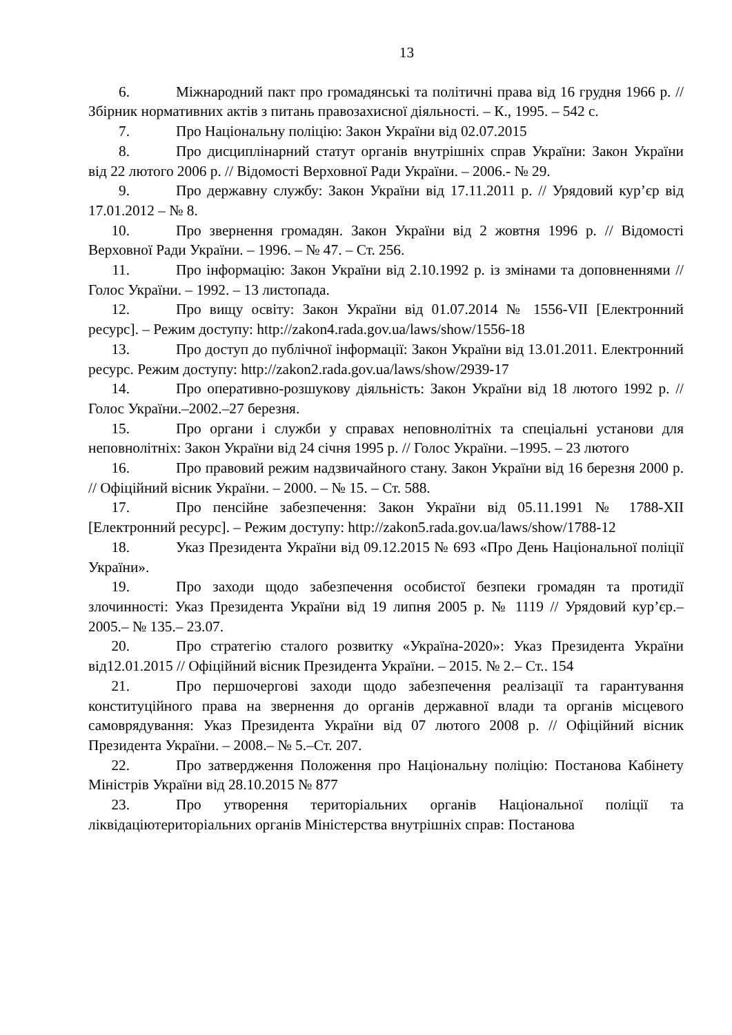13
6. Міжнародний пакт про громадянські та політичні права від 16 грудня 1966 р. // Збірник нормативних актів з питань правозахисної діяльності. – К., 1995. – 542 с.
7. Про Національну поліцію: Закон України від 02.07.2015
8. Про дисциплінарний статут органів внутрішніх справ України: Закон України від 22 лютого 2006 р. // Відомості Верховної Ради України. – 2006.- № 29.
9. Про державну службу: Закон України від 17.11.2011 р. // Урядовий кур’єр від 17.01.2012 – № 8.
10. Про звернення громадян. Закон України від 2 жовтня 1996 р. // Відомості Верховної Ради України. – 1996. – № 47. – Ст. 256.
11. Про інформацію: Закон України від 2.10.1992 р. із змінами та доповненнями // Голос України. – 1992. – 13 листопада.
12. Про вищу освіту: Закон України від 01.07.2014 № 1556-VII [Електронний ресурс]. – Режим доступу: http://zakon4.rada.gov.ua/laws/show/1556-18
13. Про доступ до публічної інформації: Закон України від 13.01.2011. Електронний ресурс. Режим доступу: http://zakon2.rada.gov.ua/laws/show/2939-17
14. Про оперативно-розшукову діяльність: Закон України від 18 лютого 1992 р. // Голос України.–2002.–27 березня.
15. Про органи і служби у справах неповнолітніх та спеціальні установи для неповнолітніх: Закон України від 24 січня 1995 р. // Голос України. –1995. – 23 лютого
16. Про правовий режим надзвичайного стану. Закон України від 16 березня 2000 р. // Офіційний вісник України. – 2000. – № 15. – Ст. 588.
17. Про пенсійне забезпечення: Закон України від 05.11.1991 № 1788-XII [Електронний ресурс]. – Режим доступу: http://zakon5.rada.gov.ua/laws/show/1788-12
18. Указ Президента України від 09.12.2015 № 693 «Про День Національної поліції України».
19. Про заходи щодо забезпечення особистої безпеки громадян та протидії злочинності: Указ Президента України від 19 липня 2005 р. № 1119 // Урядовий кур’єр.– 2005.– № 135.– 23.07.
20. Про стратегію сталого розвитку «Україна-2020»: Указ Президента України від12.01.2015 // Офіційний вісник Президента України. – 2015. № 2.– Ст.. 154
21. Про першочергові заходи щодо забезпечення реалізації та гарантування конституційного права на звернення до органів державної влади та органів місцевого самоврядування: Указ Президента України від 07 лютого 2008 р. // Офіційний вісник Президента України. – 2008.– № 5.–Ст. 207.
22. Про затвердження Положення про Національну поліцію: Постанова Кабінету Міністрів України від 28.10.2015 № 877
23. Про утворення територіальних органів Національної поліції та ліквідаціютериторіальних органів Міністерства внутрішніх справ: Постанова